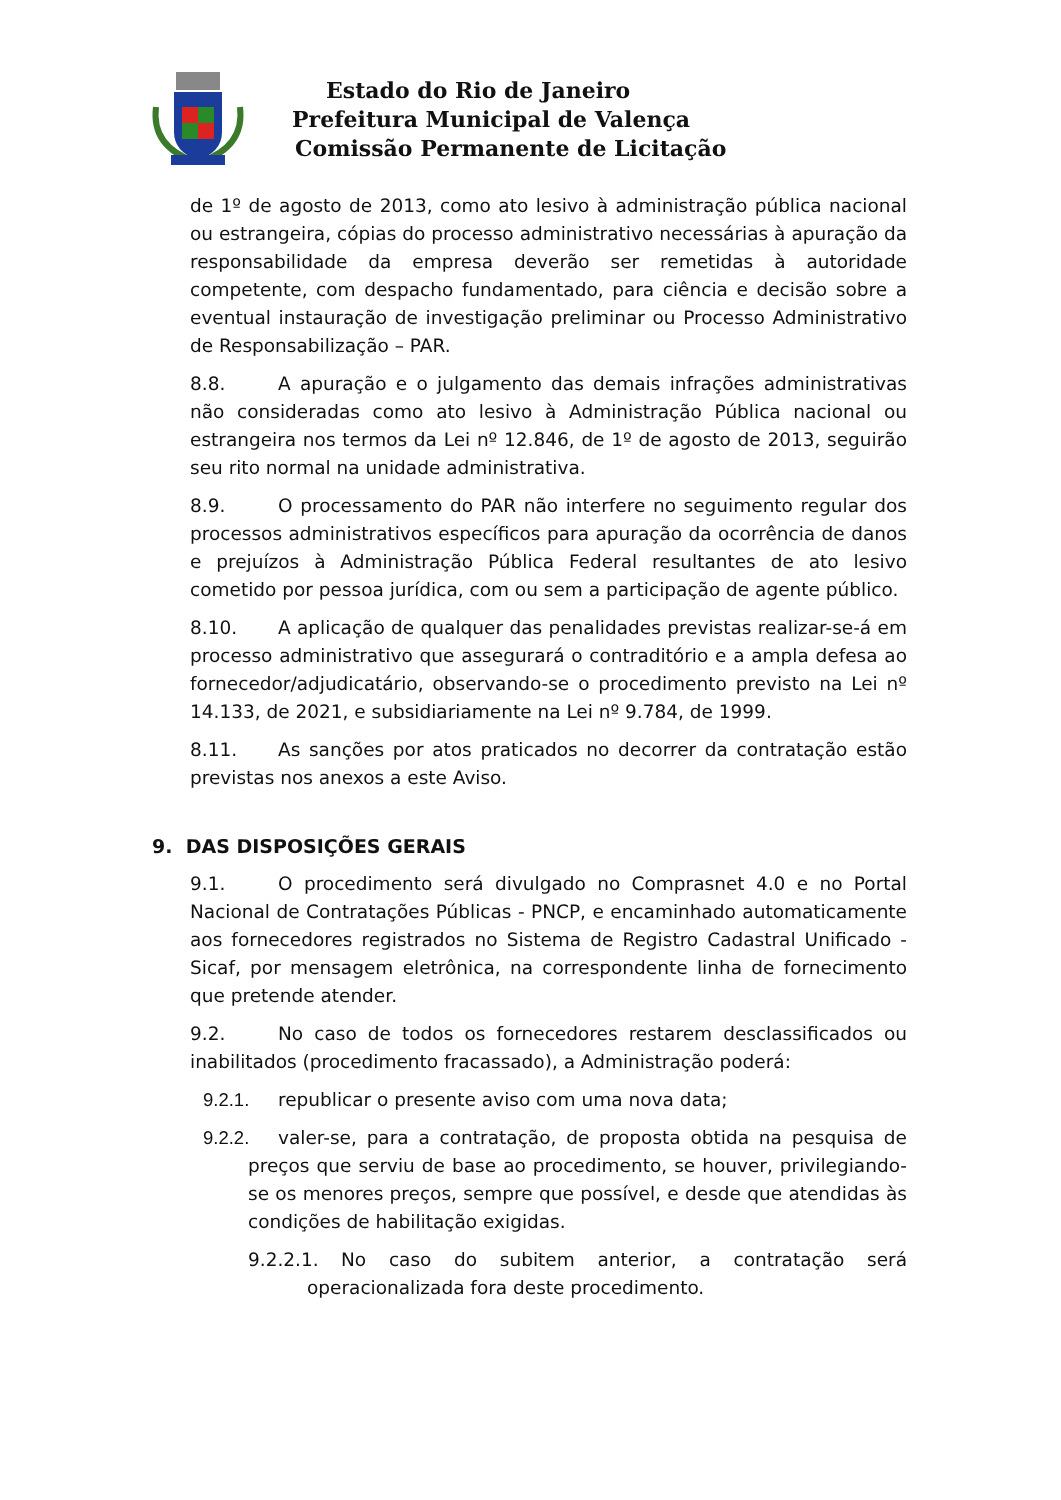Estado do Rio de Janeiro
Prefeitura Municipal de Valença
Comissão Permanente de Licitação
de 1º de agosto de 2013, como ato lesivo à administração pública nacional ou estrangeira, cópias do processo administrativo necessárias à apuração da responsabilidade da empresa deverão ser remetidas à autoridade competente, com despacho fundamentado, para ciência e decisão sobre a eventual instauração de investigação preliminar ou Processo Administrativo de Responsabilização – PAR.
8.8. A apuração e o julgamento das demais infrações administrativas não consideradas como ato lesivo à Administração Pública nacional ou estrangeira nos termos da Lei nº 12.846, de 1º de agosto de 2013, seguirão seu rito normal na unidade administrativa.
8.9. O processamento do PAR não interfere no seguimento regular dos processos administrativos específicos para apuração da ocorrência de danos e prejuízos à Administração Pública Federal resultantes de ato lesivo cometido por pessoa jurídica, com ou sem a participação de agente público.
8.10. A aplicação de qualquer das penalidades previstas realizar-se-á em processo administrativo que assegurará o contraditório e a ampla defesa ao fornecedor/adjudicatário, observando-se o procedimento previsto na Lei nº 14.133, de 2021, e subsidiariamente na Lei nº 9.784, de 1999.
8.11. As sanções por atos praticados no decorrer da contratação estão previstas nos anexos a este Aviso.
9. DAS DISPOSIÇÕES GERAIS
9.1. O procedimento será divulgado no Comprasnet 4.0 e no Portal Nacional de Contratações Públicas - PNCP, e encaminhado automaticamente aos fornecedores registrados no Sistema de Registro Cadastral Unificado - Sicaf, por mensagem eletrônica, na correspondente linha de fornecimento que pretende atender.
9.2. No caso de todos os fornecedores restarem desclassificados ou inabilitados (procedimento fracassado), a Administração poderá:
9.2.1. republicar o presente aviso com uma nova data;
9.2.2. valer-se, para a contratação, de proposta obtida na pesquisa de preços que serviu de base ao procedimento, se houver, privilegiando-se os menores preços, sempre que possível, e desde que atendidas às condições de habilitação exigidas.
9.2.2.1. No caso do subitem anterior, a contratação será operacionalizada fora deste procedimento.